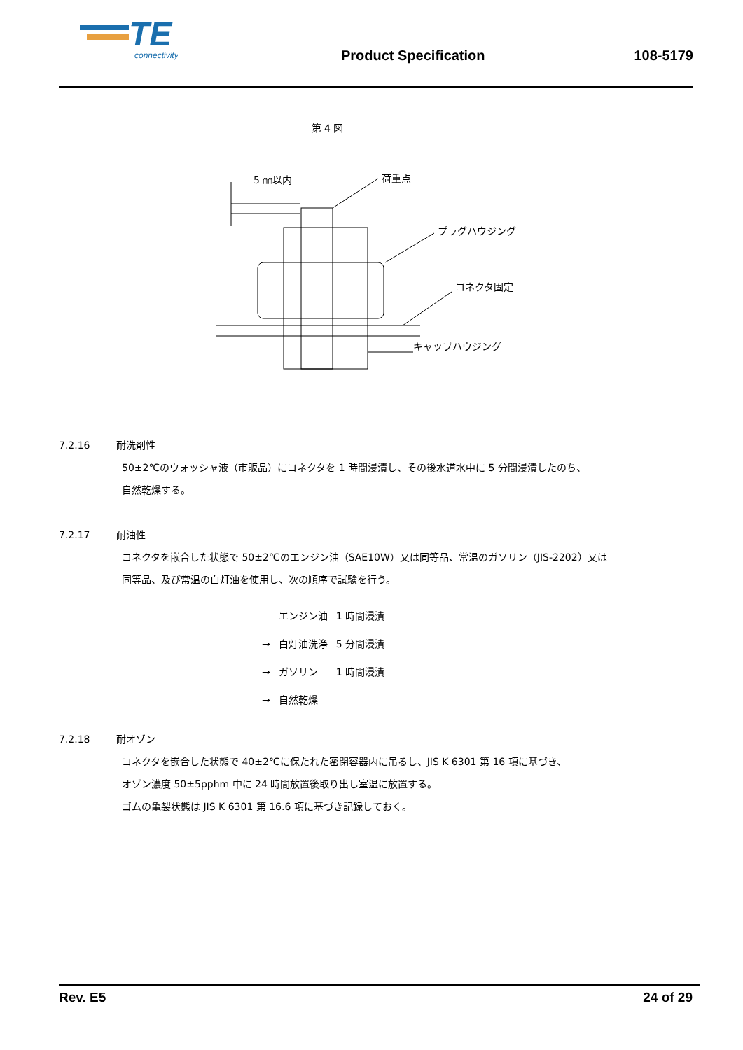TE
connectivity
Product Specification
108-5179
第 4 図
5 ㎜以内
荷重点
プラグハウジング
コネクタ固定
キャップハウジング
7.2.16 耐洗剤性
50±2℃のウォッシャ液（市販品）にコネクタを 1 時間浸漬し、その後水道水中に 5 分間浸漬したのち、
自然乾燥する。
7.2.17 耐油性
コネクタを嵌合した状態で 50±2℃のエンジン油（SAE10W）又は同等品、常温のガソリン（JIS-2202）又は
同等品、及び常温の白灯油を使用し、次の順序で試験を行う。
| | エンジン油 | 1 時間浸漬 |
| → | 白灯油洗浄 | 5 分間浸漬 |
| → | ガソリン | 1 時間浸漬 |
| → | 自然乾燥 | |
7.2.18 耐オゾン
コネクタを嵌合した状態で 40±2℃に保たれた密閉容器内に吊るし、JIS K 6301 第 16 項に基づき、
オゾン濃度 50±5pphm 中に 24 時間放置後取り出し室温に放置する。
ゴムの亀裂状態は JIS K 6301 第 16.6 項に基づき記録しておく。
Rev. E5 24 of 29